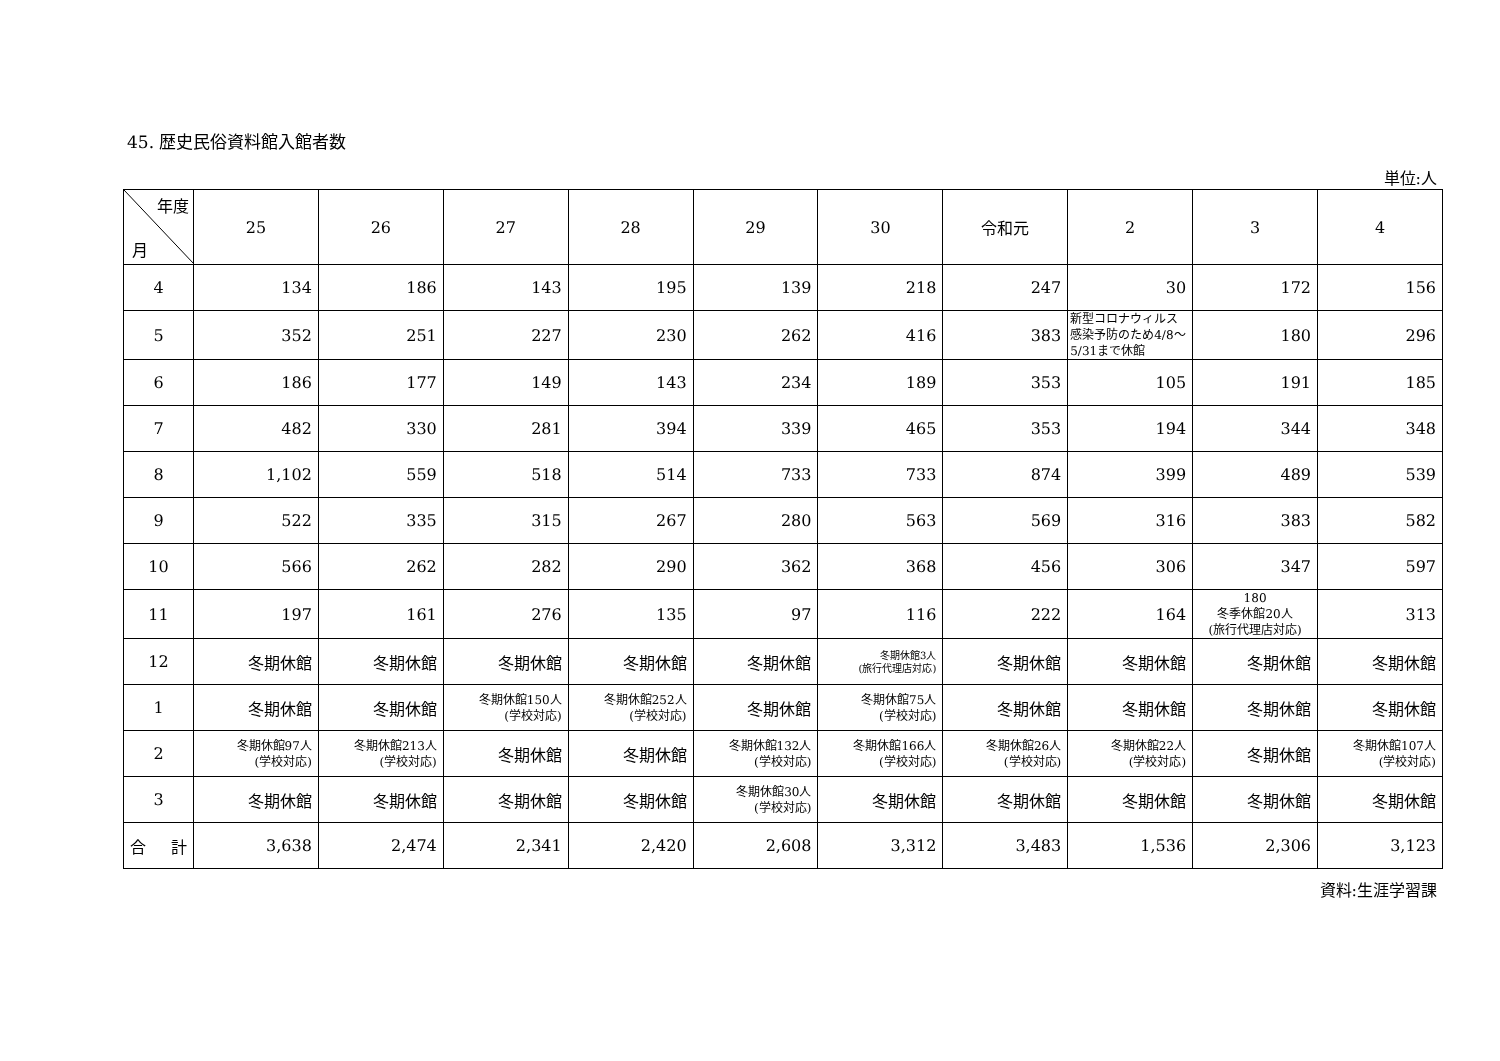45. 歴史民俗資料館入館者数
単位:人
| 年度 月 | 25 | 26 | 27 | 28 | 29 | 30 | 令和元 | 2 | 3 | 4 |
| --- | --- | --- | --- | --- | --- | --- | --- | --- | --- | --- |
| 4 | 134 | 186 | 143 | 195 | 139 | 218 | 247 | 30 | 172 | 156 |
| 5 | 352 | 251 | 227 | 230 | 262 | 416 | 383 | 新型コロナウィルス感染予防のため4/8～5/31まで休館 | 180 | 296 |
| 6 | 186 | 177 | 149 | 143 | 234 | 189 | 353 | 105 | 191 | 185 |
| 7 | 482 | 330 | 281 | 394 | 339 | 465 | 353 | 194 | 344 | 348 |
| 8 | 1,102 | 559 | 518 | 514 | 733 | 733 | 874 | 399 | 489 | 539 |
| 9 | 522 | 335 | 315 | 267 | 280 | 563 | 569 | 316 | 383 | 582 |
| 10 | 566 | 262 | 282 | 290 | 362 | 368 | 456 | 306 | 347 | 597 |
| 11 | 197 | 161 | 276 | 135 | 97 | 116 | 222 | 164 | 180 冬季休館20人 (旅行代理店対応) | 313 |
| 12 | 冬期休館 | 冬期休館 | 冬期休館 | 冬期休館 | 冬期休館 | 冬期休館3人 (旅行代理店対応) | 冬期休館 | 冬期休館 | 冬期休館 | 冬期休館 |
| 1 | 冬期休館 | 冬期休館 | 冬期休館150人 (学校対応) | 冬期休館252人 (学校対応) | 冬期休館 | 冬期休館75人 (学校対応) | 冬期休館 | 冬期休館 | 冬期休館 | 冬期休館 |
| 2 | 冬期休館97人 (学校対応) | 冬期休館213人 (学校対応) | 冬期休館 | 冬期休館 | 冬期休館132人 (学校対応) | 冬期休館166人 (学校対応) | 冬期休館26人 (学校対応) | 冬期休館22人 (学校対応) | 冬期休館 | 冬期休館107人 (学校対応) |
| 3 | 冬期休館 | 冬期休館 | 冬期休館 | 冬期休館 | 冬期休館30人 (学校対応) | 冬期休館 | 冬期休館 | 冬期休館 | 冬期休館 | 冬期休館 |
| 合 計 | 3,638 | 2,474 | 2,341 | 2,420 | 2,608 | 3,312 | 3,483 | 1,536 | 2,306 | 3,123 |
資料:生涯学習課